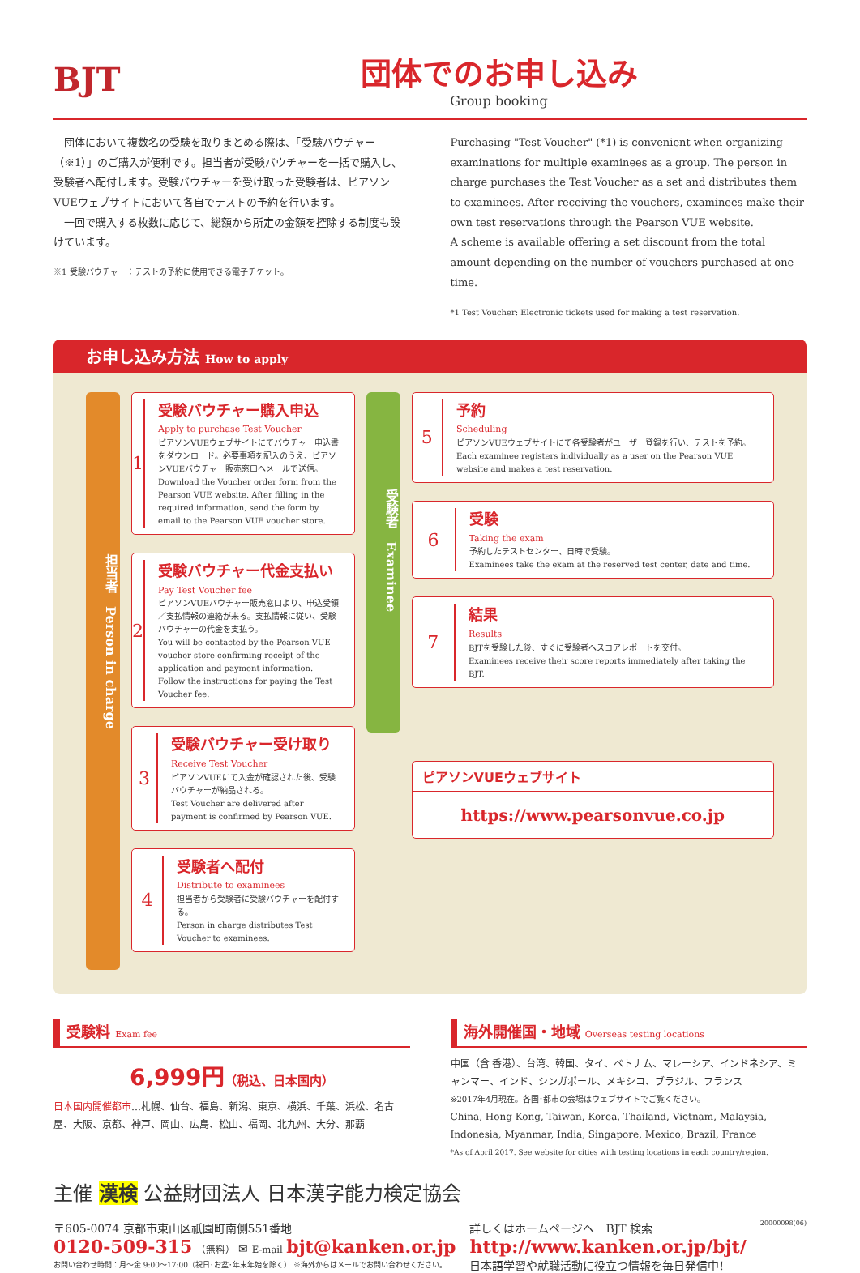BJT
団体でのお申し込み
Group booking
　団体において複数名の受験を取りまとめる際は、「受験バウチャー（※1）」のご購入が便利です。担当者が受験バウチャーを一括で購入し、受験者へ配付します。受験バウチャーを受け取った受験者は、ピアソンVUEウェブサイトにおいて各自でテストの予約を行います。
　一回で購入する枚数に応じて、総額から所定の金額を控除する制度も設けています。
※1 受験バウチャー：テストの予約に使用できる電子チケット。
Purchasing "Test Voucher" (*1) is convenient when organizing examinations for multiple examinees as a group. The person in charge purchases the Test Voucher as a set and distributes them to examinees. After receiving the vouchers, examinees make their own test reservations through the Pearson VUE website.
A scheme is available offering a set discount from the total amount depending on the number of vouchers purchased at one time.
*1 Test Voucher: Electronic tickets used for making a test reservation.
お申し込み方法 How to apply
担当者　Person in charge
1
受験バウチャー購入申込
Apply to purchase Test Voucher
ピアソンVUEウェブサイトにてバウチャー申込書をダウンロード。必要事項を記入のうえ、ピアソンVUEバウチャー販売窓口へメールで送信。
Download the Voucher order form from the Pearson VUE website. After filling in the required information, send the form by email to the Pearson VUE voucher store.
2
受験バウチャー代金支払い
Pay Test Voucher fee
ピアソンVUEバウチャー販売窓口より、申込受領／支払情報の連絡が来る。支払情報に従い、受験バウチャーの代金を支払う。
You will be contacted by the Pearson VUE voucher store confirming receipt of the application and payment information. Follow the instructions for paying the Test Voucher fee.
3
受験バウチャー受け取り
Receive Test Voucher
ピアソンVUEにて入金が確認された後、受験バウチャーが納品される。
Test Voucher are delivered after payment is confirmed by Pearson VUE.
4
受験者へ配付
Distribute to examinees
担当者から受験者に受験バウチャーを配付する。
Person in charge distributes Test Voucher to examinees.
受験者　Examinee
5
予約
Scheduling
ピアソンVUEウェブサイトにて各受験者がユーザー登録を行い、テストを予約。
Each examinee registers individually as a user on the Pearson VUE website and makes a test reservation.
6
受験
Taking the exam
予約したテストセンター、日時で受験。
Examinees take the exam at the reserved test center, date and time.
7
結果
Results
BJTを受験した後、すぐに受験者へスコアレポートを交付。
Examinees receive their score reports immediately after taking the BJT.
ピアソンVUEウェブサイト
https://www.pearsonvue.co.jp
受験料 Exam fee
6,999円（税込、日本国内）
日本国内開催都市…札幌、仙台、福島、新潟、東京、横浜、千葉、浜松、名古屋、大阪、京都、神戸、岡山、広島、松山、福岡、北九州、大分、那覇
海外開催国・地域 Overseas testing locations
中国（含 香港）、台湾、韓国、タイ、ベトナム、マレーシア、インドネシア、ミャンマー、インド、シンガポール、メキシコ、ブラジル、フランス
※2017年4月現在。各国･都市の会場はウェブサイトでご覧ください。
China, Hong Kong, Taiwan, Korea, Thailand, Vietnam, Malaysia, Indonesia, Myanmar, India, Singapore, Mexico, Brazil, France
*As of April 2017. See website for cities with testing locations in each country/region.
主催 漢検 公益財団法人 日本漢字能力検定協会
〒605-0074 京都市東山区祇園町南側551番地
0120-509-315 （無料） ✉ E-mail bjt@kanken.or.jp
お問い合わせ時間：月～金 9:00～17:00（祝日･お盆･年末年始を除く） ※海外からはメールでお問い合わせください。
詳しくはホームページへ　BJT 検索
http://www.kanken.or.jp/bjt/
日本語学習や就職活動に役立つ情報を毎日発信中!
20000098(06)